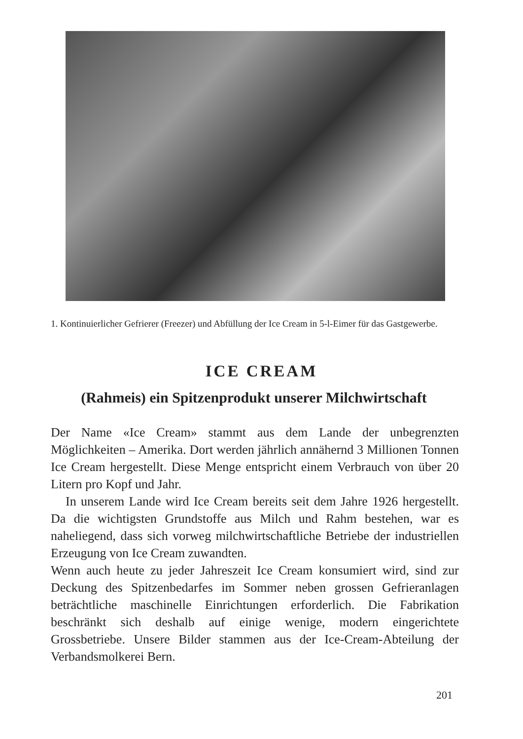1. Kontinuierlicher Gefrierer (Freezer) und Abfüllung der Ice Cream in 5-l-Eimer für das Gastgewerbe.
ICE CREAM
(Rahmeis) ein Spitzenprodukt unserer Milchwirtschaft
Der Name «Ice Cream» stammt aus dem Lande der unbegrenzten Möglichkeiten – Amerika. Dort werden jährlich annähernd 3 Millionen Tonnen Ice Cream hergestellt. Diese Menge entspricht einem Verbrauch von über 20 Litern pro Kopf und Jahr.
In unserem Lande wird Ice Cream bereits seit dem Jahre 1926 hergestellt. Da die wichtigsten Grundstoffe aus Milch und Rahm bestehen, war es naheliegend, dass sich vorweg milchwirtschaftliche Betriebe der industriellen Erzeugung von Ice Cream zuwandten.
Wenn auch heute zu jeder Jahreszeit Ice Cream konsumiert wird, sind zur Deckung des Spitzenbedarfes im Sommer neben grossen Gefrieranlagen beträchtliche maschinelle Einrichtungen erforderlich. Die Fabrikation beschränkt sich deshalb auf einige wenige, modern eingerichtete Grossbetriebe. Unsere Bilder stammen aus der Ice-Cream-Abteilung der Verbandsmolkerei Bern.
201